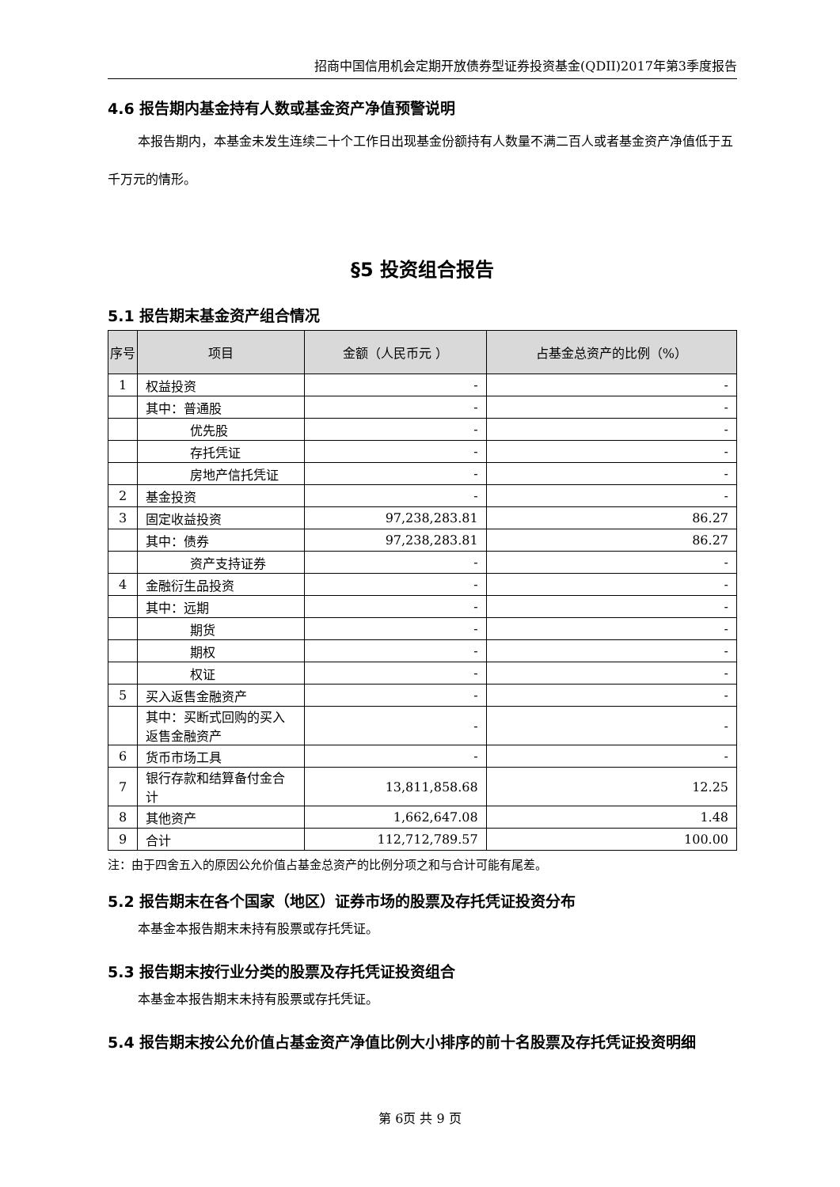招商中国信用机会定期开放债券型证券投资基金(QDII)2017年第3季度报告
4.6 报告期内基金持有人数或基金资产净值预警说明
本报告期内，本基金未发生连续二十个工作日出现基金份额持有人数量不满二百人或者基金资产净值低于五千万元的情形。
§5 投资组合报告
5.1 报告期末基金资产组合情况
| 序号 | 项目 | 金额（人民币元 ） | 占基金总资产的比例（%） |
| --- | --- | --- | --- |
| 1 | 权益投资 | - | - |
| | 其中：普通股 | - | - |
| | 优先股 | - | - |
| | 存托凭证 | - | - |
| | 房地产信托凭证 | - | - |
| 2 | 基金投资 | - | - |
| 3 | 固定收益投资 | 97,238,283.81 | 86.27 |
| | 其中：债券 | 97,238,283.81 | 86.27 |
| | 资产支持证券 | - | - |
| 4 | 金融衍生品投资 | - | - |
| | 其中：远期 | - | - |
| | 期货 | - | - |
| | 期权 | - | - |
| | 权证 | - | - |
| 5 | 买入返售金融资产 | - | - |
| | 其中：买断式回购的买入返售金融资产 | - | - |
| 6 | 货币市场工具 | - | - |
| 7 | 银行存款和结算备付金合计 | 13,811,858.68 | 12.25 |
| 8 | 其他资产 | 1,662,647.08 | 1.48 |
| 9 | 合计 | 112,712,789.57 | 100.00 |
注：由于四舍五入的原因公允价值占基金总资产的比例分项之和与合计可能有尾差。
5.2 报告期末在各个国家（地区）证券市场的股票及存托凭证投资分布
本基金本报告期末未持有股票或存托凭证。
5.3 报告期末按行业分类的股票及存托凭证投资组合
本基金本报告期末未持有股票或存托凭证。
5.4 报告期末按公允价值占基金资产净值比例大小排序的前十名股票及存托凭证投资明细
第 6页 共 9 页